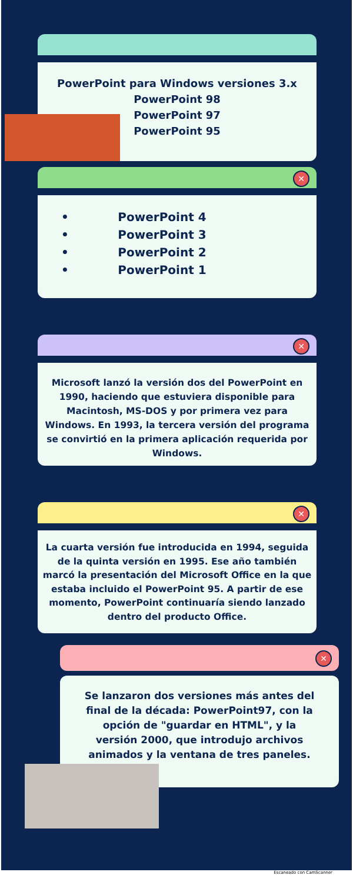PowerPoint para Windows versiones 3.x
PowerPoint 98
PowerPoint 97
PowerPoint 95
✕
• PowerPoint 4
• PowerPoint 3
• PowerPoint 2
• PowerPoint 1
✕
Microsoft lanzó la versión dos del PowerPoint en 1990, haciendo que estuviera disponible para Macintosh, MS-DOS y por primera vez para Windows. En 1993, la tercera versión del programa se convirtió en la primera aplicación requerida por Windows.
✕
La cuarta versión fue introducida en 1994, seguida de la quinta versión en 1995. Ese año también marcó la presentación del Microsoft Office en la que estaba incluido el PowerPoint 95. A partir de ese momento, PowerPoint continuaría siendo lanzado dentro del producto Office.
✕
Se lanzaron dos versiones más antes del final de la década: PowerPoint97, con la opción de "guardar en HTML", y la versión 2000, que introdujo archivos animados y la ventana de tres paneles.
Escaneado con CamScanner